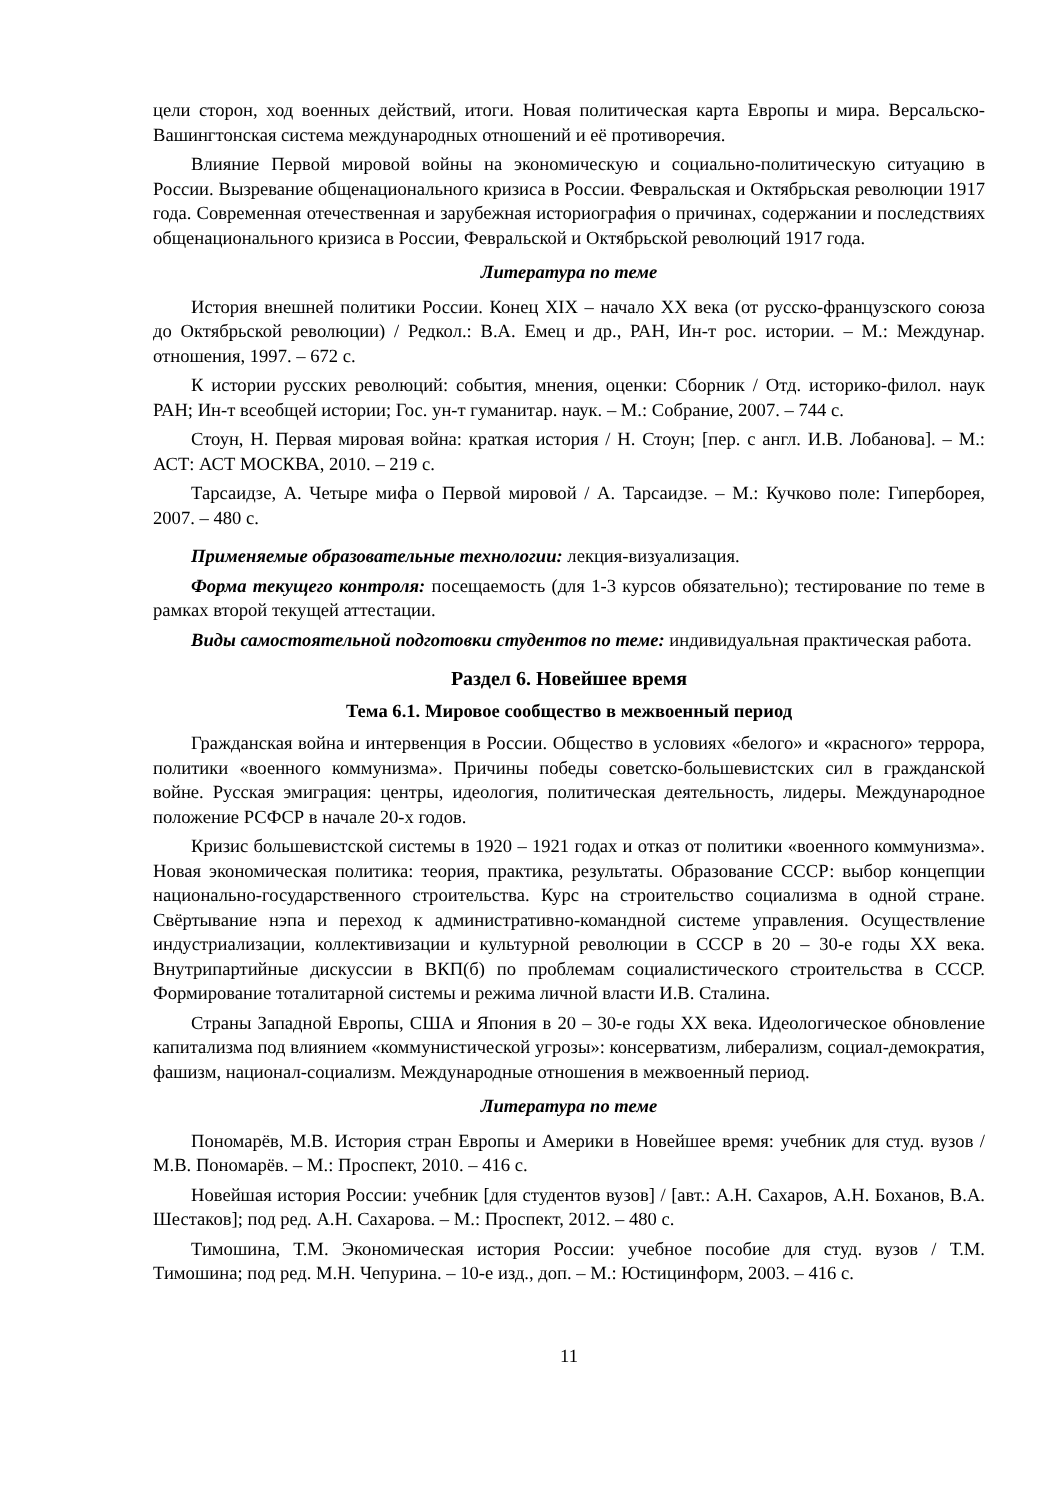цели сторон, ход военных действий, итоги. Новая политическая карта Европы и мира. Версальско-Вашингтонская система международных отношений и её противоречия.
Влияние Первой мировой войны на экономическую и социально-политическую ситуацию в России. Вызревание общенационального кризиса в России. Февральская и Октябрьская революции 1917 года. Современная отечественная и зарубежная историография о причинах, содержании и последствиях общенационального кризиса в России, Февральской и Октябрьской революций 1917 года.
Литература по теме
История внешней политики России. Конец XIX – начало XX века (от русско-французского союза до Октябрьской революции) / Редкол.: В.А. Емец и др., РАН, Ин-т рос. истории. – М.: Междунар. отношения, 1997. – 672 с.
К истории русских революций: события, мнения, оценки: Сборник / Отд. историко-филол. наук РАН; Ин-т всеобщей истории; Гос. ун-т гуманитар. наук. – М.: Собрание, 2007. – 744 с.
Стоун, Н. Первая мировая война: краткая история / Н. Стоун; [пер. с англ. И.В. Лобанова]. – М.: АСТ: АСТ МОСКВА, 2010. – 219 с.
Тарсаидзе, А. Четыре мифа о Первой мировой / А. Тарсаидзе. – М.: Кучково поле: Гиперборея, 2007. – 480 с.
Применяемые образовательные технологии: лекция-визуализация.
Форма текущего контроля: посещаемость (для 1-3 курсов обязательно); тестирование по теме в рамках второй текущей аттестации.
Виды самостоятельной подготовки студентов по теме: индивидуальная практическая работа.
Раздел 6. Новейшее время
Тема 6.1. Мировое сообщество в межвоенный период
Гражданская война и интервенция в России. Общество в условиях «белого» и «красного» террора, политики «военного коммунизма». Причины победы советско-большевистских сил в гражданской войне. Русская эмиграция: центры, идеология, политическая деятельность, лидеры. Международное положение РСФСР в начале 20-х годов.
Кризис большевистской системы в 1920 – 1921 годах и отказ от политики «военного коммунизма». Новая экономическая политика: теория, практика, результаты. Образование СССР: выбор концепции национально-государственного строительства. Курс на строительство социализма в одной стране. Свёртывание нэпа и переход к административно-командной системе управления. Осуществление индустриализации, коллективизации и культурной революции в СССР в 20 – 30-е годы XX века. Внутрипартийные дискуссии в ВКП(б) по проблемам социалистического строительства в СССР. Формирование тоталитарной системы и режима личной власти И.В. Сталина.
Страны Западной Европы, США и Япония в 20 – 30-е годы XX века. Идеологическое обновление капитализма под влиянием «коммунистической угрозы»: консерватизм, либерализм, социал-демократия, фашизм, национал-социализм. Международные отношения в межвоенный период.
Литература по теме
Пономарёв, М.В. История стран Европы и Америки в Новейшее время: учебник для студ. вузов / М.В. Пономарёв. – М.: Проспект, 2010. – 416 с.
Новейшая история России: учебник [для студентов вузов] / [авт.: А.Н. Сахаров, А.Н. Боханов, В.А. Шестаков]; под ред. А.Н. Сахарова. – М.: Проспект, 2012. – 480 с.
Тимошина, Т.М. Экономическая история России: учебное пособие для студ. вузов / Т.М. Тимошина; под ред. М.Н. Чепурина. – 10-е изд., доп. – М.: Юстицинформ, 2003. – 416 с.
11